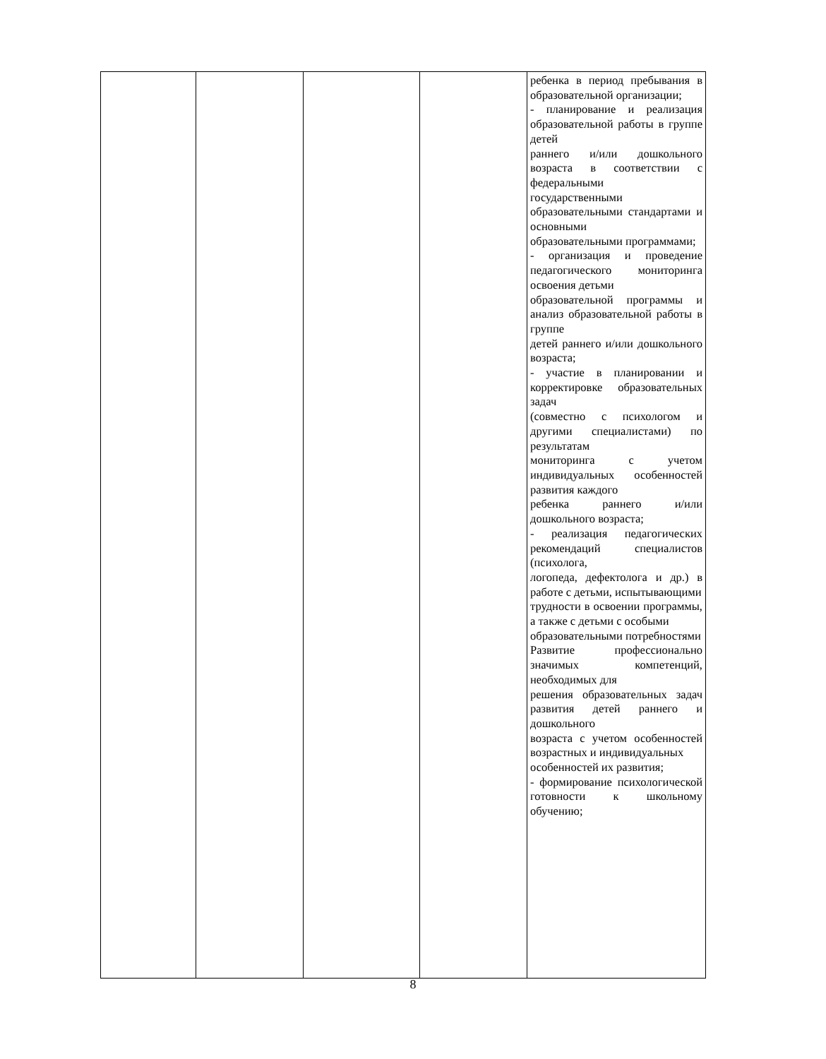| | | | | ребенка в период пребывания в образовательной организации; - планирование и реализация образовательной работы в группе детей раннего и/или дошкольного возраста в соответствии с федеральными государственными образовательными стандартами и основными образовательными программами; - организация и проведение педагогического мониторинга освоения детьми образовательной программы и анализ образовательной работы в группе детей раннего и/или дошкольного возраста; - участие в планировании и корректировке образовательных задач (совместно с психологом и другими специалистами) по результатам мониторинга с учетом индивидуальных особенностей развития каждого ребенка раннего и/или дошкольного возраста; - реализация педагогических рекомендаций специалистов (психолога, логопеда, дефектолога и др.) в работе с детьми, испытывающими трудности в освоении программы, а также с детьми с особыми образовательными потребностями Развитие профессионально значимых компетенций, необходимых для решения образовательных задач развития детей раннего и дошкольного возраста с учетом особенностей возрастных и индивидуальных особенностей их развития; - формирование психологической готовности к школьному обучению; |
8